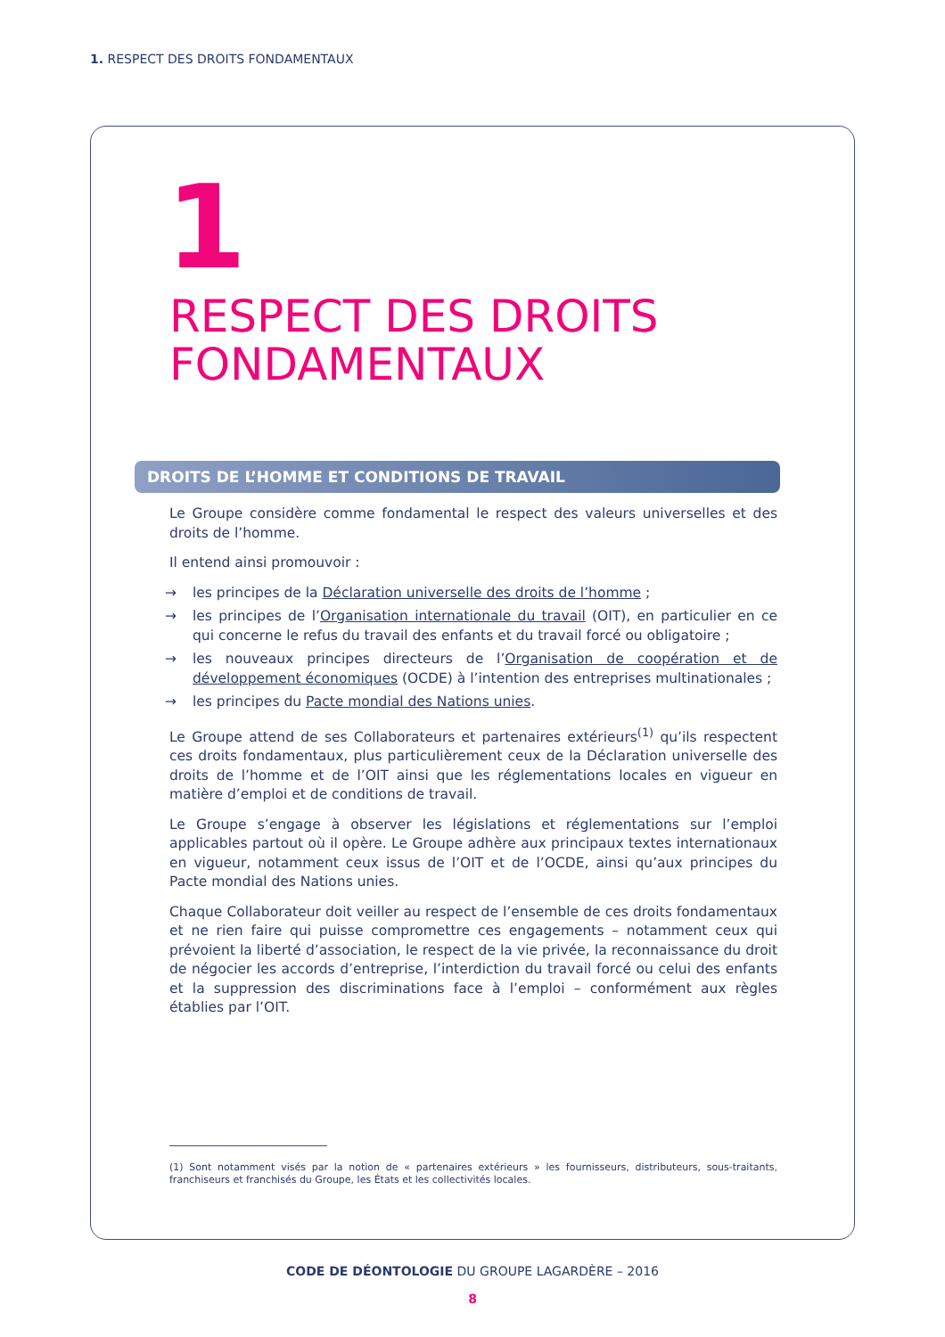1. RESPECT DES DROITS FONDAMENTAUX
1
RESPECT DES DROITS
FONDAMENTAUX
DROITS DE L’HOMME ET CONDITIONS DE TRAVAIL
Le Groupe considère comme fondamental le respect des valeurs universelles et des droits de l’homme.
Il entend ainsi promouvoir :
→ les principes de la Déclaration universelle des droits de l’homme ;
→ les principes de l’Organisation internationale du travail (OIT), en particulier en ce qui concerne le refus du travail des enfants et du travail forcé ou obligatoire ;
→ les nouveaux principes directeurs de l’Organisation de coopération et de développement économiques (OCDE) à l’intention des entreprises multinationales ;
→ les principes du Pacte mondial des Nations unies.
Le Groupe attend de ses Collaborateurs et partenaires extérieurs<sup>(1)</sup> qu’ils respectent ces droits fondamentaux, plus particulièrement ceux de la Déclaration universelle des droits de l’homme et de l’OIT ainsi que les réglementations locales en vigueur en matière d’emploi et de conditions de travail.
Le Groupe s’engage à observer les législations et réglementations sur l’emploi applicables partout où il opère. Le Groupe adhère aux principaux textes internationaux en vigueur, notamment ceux issus de l’OIT et de l’OCDE, ainsi qu’aux principes du Pacte mondial des Nations unies.
Chaque Collaborateur doit veiller au respect de l’ensemble de ces droits fondamentaux et ne rien faire qui puisse compromettre ces engagements – notamment ceux qui prévoient la liberté d’association, le respect de la vie privée, la reconnaissance du droit de négocier les accords d’entreprise, l’interdiction du travail forcé ou celui des enfants et la suppression des discriminations face à l’emploi – conformément aux règles établies par l’OIT.
(1) Sont notamment visés par la notion de « partenaires extérieurs » les fournisseurs, distributeurs, sous-traitants, franchiseurs et franchisés du Groupe, les États et les collectivités locales.
CODE DE DÉONTOLOGIE DU GROUPE LAGARDÈRE – 2016
8